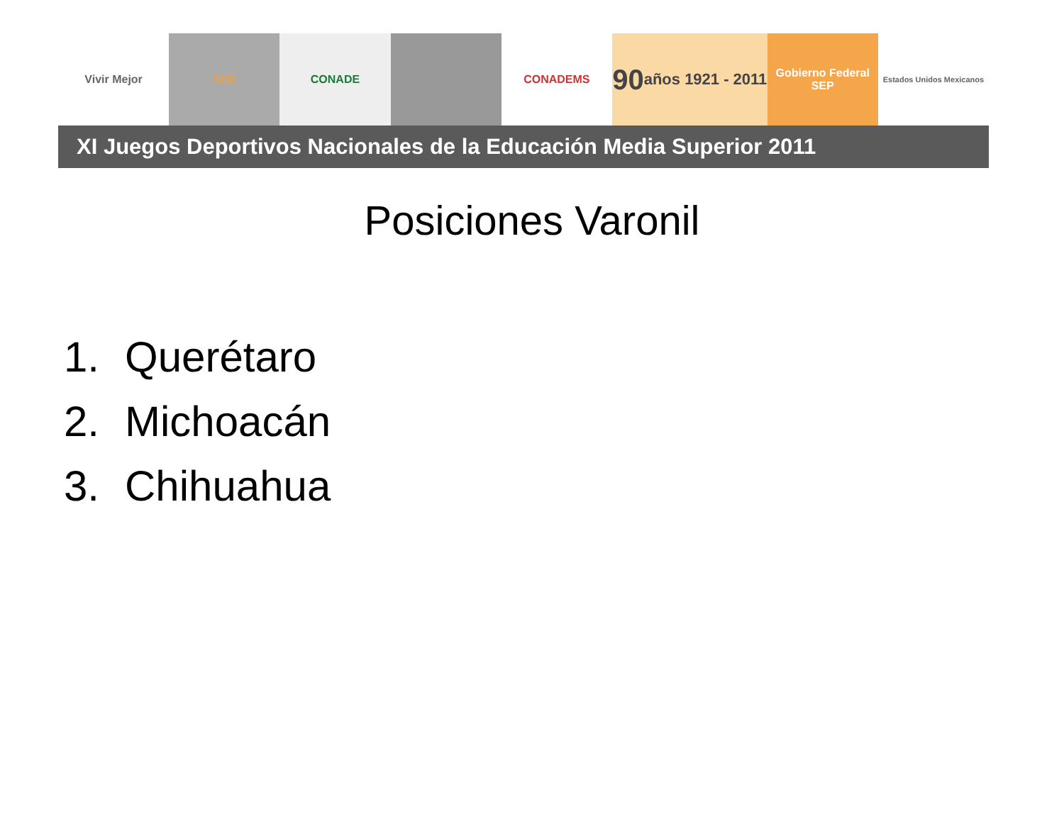Vivir Mejor SER CONADE CONADEMS
90 años 1921 - 2011
Gobierno Federal
SEP
Estados Unidos Mexicanos
XI Juegos Deportivos Nacionales de la Educación Media Superior 2011
Posiciones Varonil
1. Querétaro
2. Michoacán
3. Chihuahua